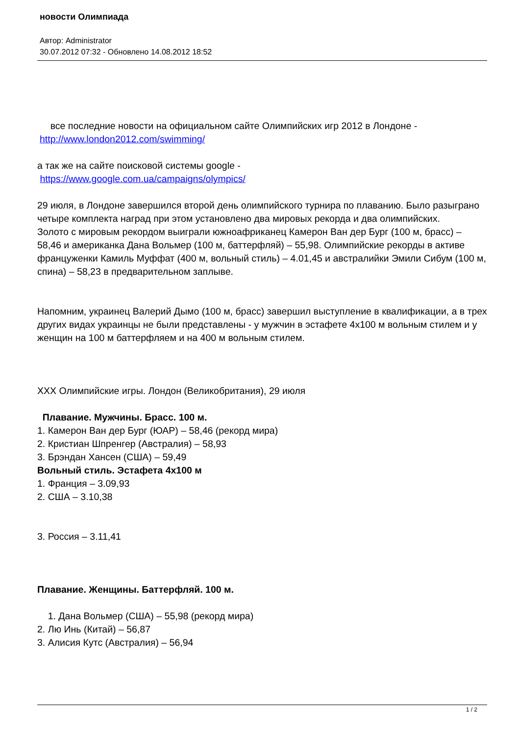новости Олимпиада
Автор: Administrator
30.07.2012 07:32 - Обновлено 14.08.2012 18:52
все последние новости на официальном сайте Олимпийских игр 2012 в Лондоне - http://www.london2012.com/swimming/
а так же на сайте поисковой системы google -
https://www.google.com.ua/campaigns/olympics/
29 июля, в Лондоне завершился второй день олимпийского турнира по плаванию. Было разыграно четыре комплекта наград при этом установлено два мировых рекорда и два олимпийских.
Золото с мировым рекордом выиграли южноафриканец Камерон Ван дер Бург (100 м, брасс) – 58,46 и американка Дана Вольмер (100 м, баттерфляй) – 55,98. Олимпийские рекорды в активе француженки Камиль Муффат (400 м, вольный стиль) – 4.01,45 и австралийки Эмили Сибум (100 м, спина) – 58,23 в предварительном заплыве.
Напомним, украинец Валерий Дымо (100 м, брасс) завершил выступление в квалификации, а в трех других видах украинцы не были представлены - у мужчин в эстафете 4x100 м вольным стилем и у женщин на 100 м баттерфляем и на 400 м вольным стилем.
XXX Олимпийские игры. Лондон (Великобритания), 29 июля
Плавание. Мужчины. Брасс. 100 м.
1. Камерон Ван дер Бург (ЮАР) – 58,46 (рекорд мира)
2. Кристиан Шпренгер (Австралия) – 58,93
3. Брэндан Хансен (США) – 59,49
Вольный стиль. Эстафета 4x100 м
1. Франция – 3.09,93
2. США – 3.10,38
3. Россия – 3.11,41
Плавание. Женщины. Баттерфляй. 100 м.
1. Дана Вольмер (США) – 55,98 (рекорд мира)
2. Лю Инь (Китай) – 56,87
3. Алисия Кутс (Австралия) – 56,94
1 / 2